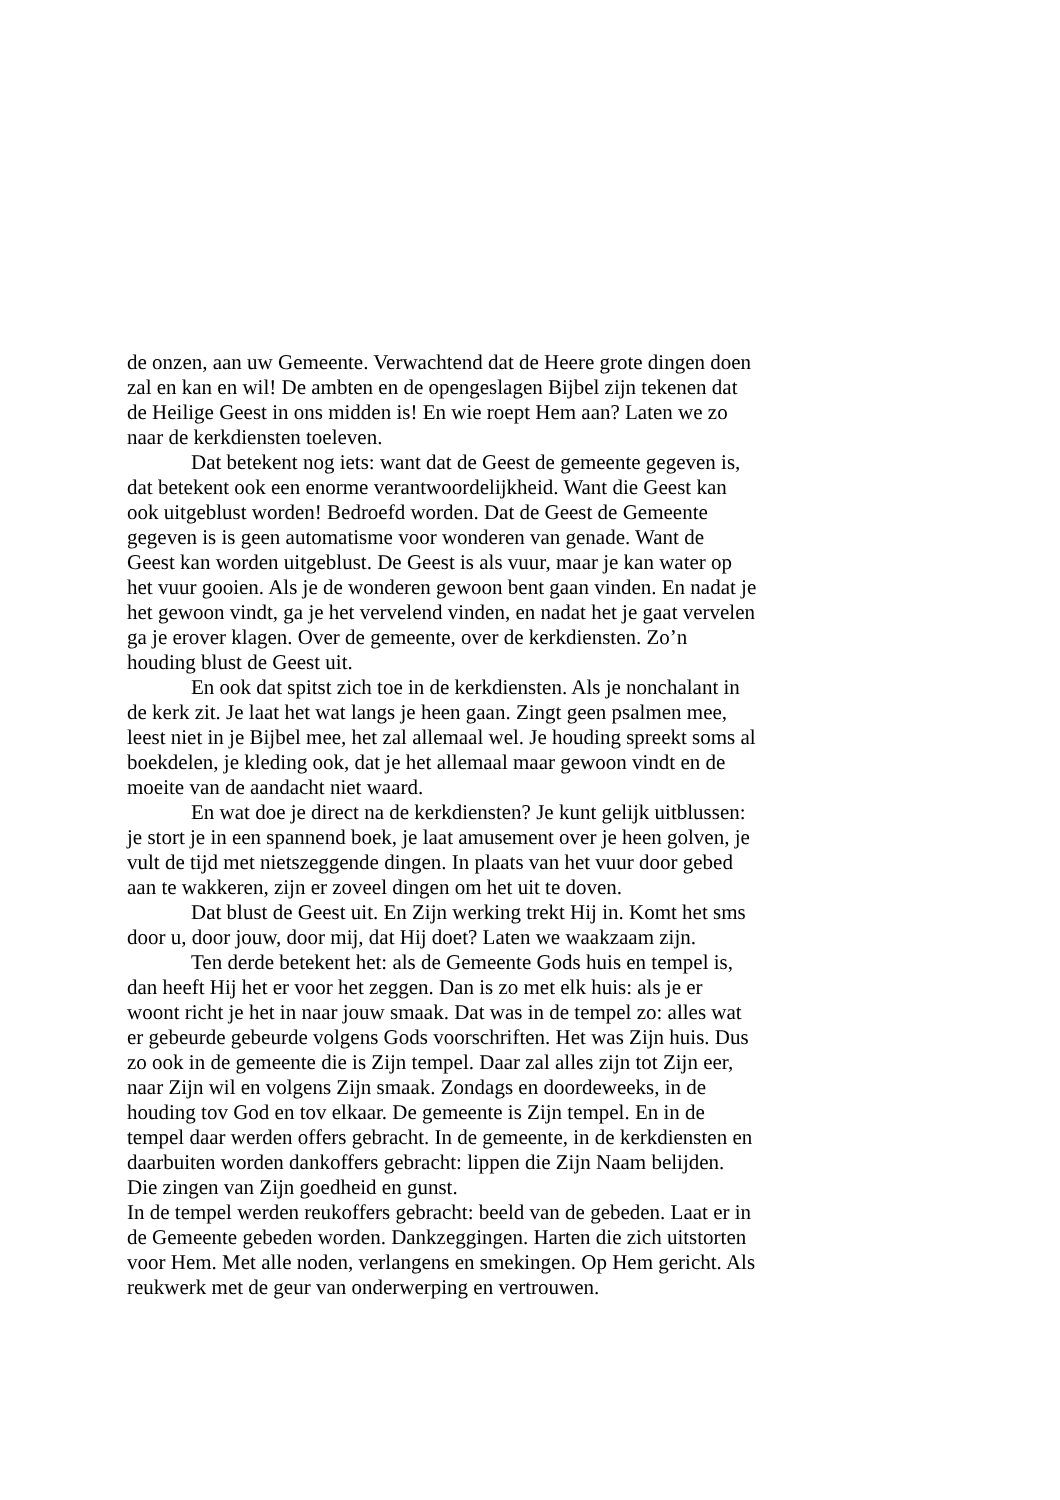de onzen, aan uw Gemeente. Verwachtend dat de Heere grote dingen doen zal en kan en wil! De ambten en de opengeslagen Bijbel zijn tekenen dat de Heilige Geest in ons midden is! En wie roept Hem aan? Laten we zo naar de kerkdiensten toeleven.
Dat betekent nog iets: want dat de Geest de gemeente gegeven is, dat betekent ook een enorme verantwoordelijkheid. Want die Geest kan ook uitgeblust worden! Bedroefd worden. Dat de Geest de Gemeente gegeven is is geen automatisme voor wonderen van genade. Want de Geest kan worden uitgeblust. De Geest is als vuur, maar je kan water op het vuur gooien. Als je de wonderen gewoon bent gaan vinden. En nadat je het gewoon vindt, ga je het vervelend vinden, en nadat het je gaat vervelen ga je erover klagen. Over de gemeente, over de kerkdiensten. Zo’n houding blust de Geest uit.
En ook dat spitst zich toe in de kerkdiensten. Als je nonchalant in de kerk zit. Je laat het wat langs je heen gaan. Zingt geen psalmen mee, leest niet in je Bijbel mee, het zal allemaal wel. Je houding spreekt soms al boekdelen, je kleding ook, dat je het allemaal maar gewoon vindt en de moeite van de aandacht niet waard.
En wat doe je direct na de kerkdiensten? Je kunt gelijk uitblussen: je stort je in een spannend boek, je laat amusement over je heen golven, je vult de tijd met nietszeggende dingen. In plaats van het vuur door gebed aan te wakkeren, zijn er zoveel dingen om het uit te doven.
Dat blust de Geest uit. En Zijn werking trekt Hij in. Komt het sms door u, door jouw, door mij, dat Hij doet? Laten we waakzaam zijn.
Ten derde betekent het: als de Gemeente Gods huis en tempel is, dan heeft Hij het er voor het zeggen. Dan is zo met elk huis: als je er woont richt je het in naar jouw smaak. Dat was in de tempel zo: alles wat er gebeurde gebeurde volgens Gods voorschriften. Het was Zijn huis. Dus zo ook in de gemeente die is Zijn tempel. Daar zal alles zijn tot Zijn eer, naar Zijn wil en volgens Zijn smaak. Zondags en doordeweeks, in de houding tov God en tov elkaar. De gemeente is Zijn tempel. En in de tempel daar werden offers gebracht. In de gemeente, in de kerkdiensten en daarbuiten worden dankoffers gebracht: lippen die Zijn Naam belijden. Die zingen van Zijn goedheid en gunst.
In de tempel werden reukoffers gebracht: beeld van de gebeden. Laat er in de Gemeente gebeden worden. Dankzeggingen. Harten die zich uitstorten voor Hem. Met alle noden, verlangens en smekingen. Op Hem gericht. Als reukwerk met de geur van onderwerping en vertrouwen.